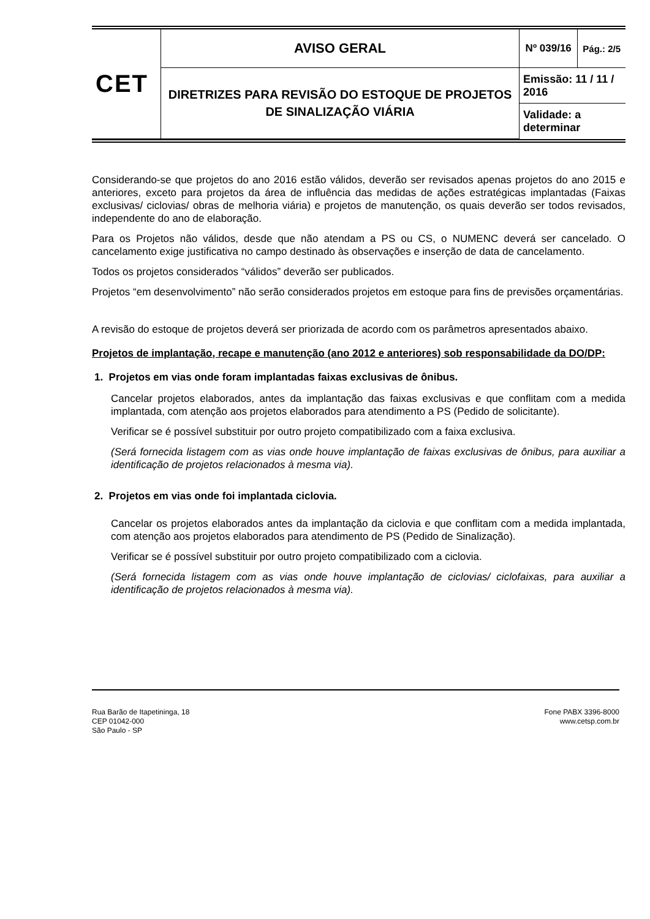| CET | AVISO GERAL | Nº 039/16 | Pág.: 2/5 |
| | DIRETRIZES PARA REVISÃO DO ESTOQUE DE PROJETOS DE SINALIZAÇÃO VIÁRIA | Emissão: 11 / 11 / 2016 | |
| | | Validade: a determinar | |
Considerando-se que projetos do ano 2016 estão válidos, deverão ser revisados apenas projetos do ano 2015 e anteriores, exceto para projetos da área de influência das medidas de ações estratégicas implantadas (Faixas exclusivas/ ciclovias/ obras de melhoria viária) e projetos de manutenção, os quais deverão ser todos revisados, independente do ano de elaboração.
Para os Projetos não válidos, desde que não atendam a PS ou CS, o NUMENC deverá ser cancelado. O cancelamento exige justificativa no campo destinado às observações e inserção de data de cancelamento.
Todos os projetos considerados “válidos” deverão ser publicados.
Projetos “em desenvolvimento” não serão considerados projetos em estoque para fins de previsões orçamentárias.
A revisão do estoque de projetos deverá ser priorizada de acordo com os parâmetros apresentados abaixo.
Projetos de implantação, recape e manutenção (ano 2012 e anteriores) sob responsabilidade da DO/DP:
1. Projetos em vias onde foram implantadas faixas exclusivas de ônibus.
Cancelar projetos elaborados, antes da implantação das faixas exclusivas e que conflitam com a medida implantada, com atenção aos projetos elaborados para atendimento a PS (Pedido de solicitante).
Verificar se é possível substituir por outro projeto compatibilizado com a faixa exclusiva.
(Será fornecida listagem com as vias onde houve implantação de faixas exclusivas de ônibus, para auxiliar a identificação de projetos relacionados à mesma via).
2. Projetos em vias onde foi implantada ciclovia.
Cancelar os projetos elaborados antes da implantação da ciclovia e que conflitam com a medida implantada, com atenção aos projetos elaborados para atendimento de PS (Pedido de Sinalização).
Verificar se é possível substituir por outro projeto compatibilizado com a ciclovia.
(Será fornecida listagem com as vias onde houve implantação de ciclovias/ ciclofaixas, para auxiliar a identificação de projetos relacionados à mesma via).
Rua Barão de Itapetininga, 18
CEP 01042-000
São Paulo - SP
Fone PABX 3396-8000
www.cetsp.com.br